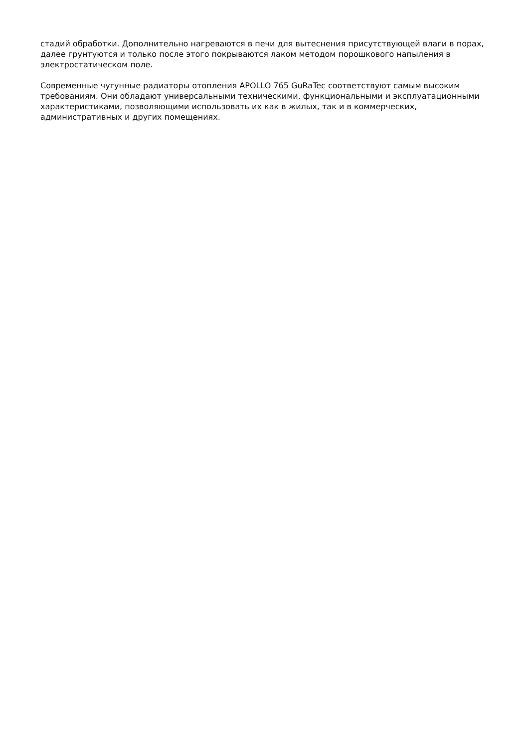стадий обработки. Дополнительно нагреваются в печи для вытеснения присутствующей влаги в порах, далее грунтуются и только после этого покрываются лаком методом порошкового напыления в электростатическом поле.
Современные чугунные радиаторы отопления APOLLO 765 GuRaTec соответствуют самым высоким требованиям. Они обладают универсальными техническими, функциональными и эксплуатационными характеристиками, позволяющими использовать их как в жилых, так и в коммерческих, административных и других помещениях.